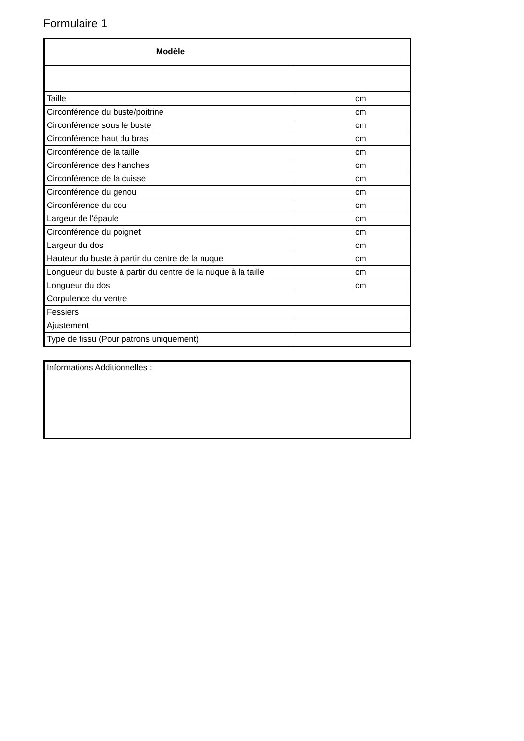Formulaire 1
| Modèle | | |
| Taille | | cm |
| Circonférence du buste/poitrine | | cm |
| Circonférence sous le buste | | cm |
| Circonférence haut du bras | | cm |
| Circonférence de la taille | | cm |
| Circonférence des hanches | | cm |
| Circonférence de la cuisse | | cm |
| Circonférence du genou | | cm |
| Circonférence du cou | | cm |
| Largeur de l'épaule | | cm |
| Circonférence du poignet | | cm |
| Largeur du dos | | cm |
| Hauteur du buste à partir du centre de la nuque | | cm |
| Longueur du buste à partir du centre de la nuque à la taille | | cm |
| Longueur du dos | | cm |
| Corpulence du ventre | | |
| Fessiers | | |
| Ajustement | | |
| Type de tissu (Pour patrons uniquement) | | |
Informations Additionnelles :